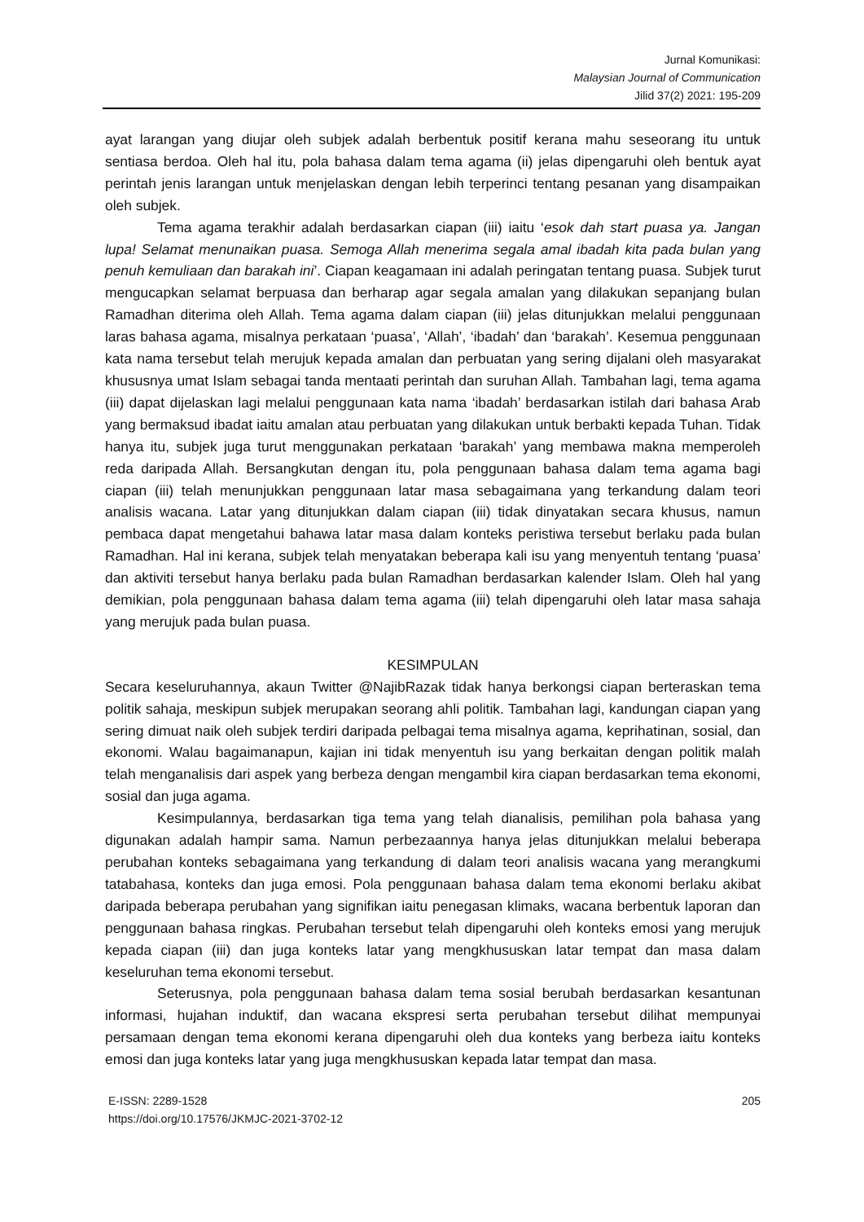Jurnal Komunikasi:
Malaysian Journal of Communication
Jilid 37(2) 2021: 195-209
ayat larangan yang diujar oleh subjek adalah berbentuk positif kerana mahu seseorang itu untuk sentiasa berdoa. Oleh hal itu, pola bahasa dalam tema agama (ii) jelas dipengaruhi oleh bentuk ayat perintah jenis larangan untuk menjelaskan dengan lebih terperinci tentang pesanan yang disampaikan oleh subjek.
Tema agama terakhir adalah berdasarkan ciapan (iii) iaitu ‘esok dah start puasa ya. Jangan lupa! Selamat menunaikan puasa. Semoga Allah menerima segala amal ibadah kita pada bulan yang penuh kemuliaan dan barakah ini’. Ciapan keagamaan ini adalah peringatan tentang puasa. Subjek turut mengucapkan selamat berpuasa dan berharap agar segala amalan yang dilakukan sepanjang bulan Ramadhan diterima oleh Allah. Tema agama dalam ciapan (iii) jelas ditunjukkan melalui penggunaan laras bahasa agama, misalnya perkataan ‘puasa’, ‘Allah’, ‘ibadah’ dan ‘barakah’. Kesemua penggunaan kata nama tersebut telah merujuk kepada amalan dan perbuatan yang sering dijalani oleh masyarakat khususnya umat Islam sebagai tanda mentaati perintah dan suruhan Allah. Tambahan lagi, tema agama (iii) dapat dijelaskan lagi melalui penggunaan kata nama ‘ibadah’ berdasarkan istilah dari bahasa Arab yang bermaksud ibadat iaitu amalan atau perbuatan yang dilakukan untuk berbakti kepada Tuhan. Tidak hanya itu, subjek juga turut menggunakan perkataan ‘barakah’ yang membawa makna memperoleh reda daripada Allah. Bersangkutan dengan itu, pola penggunaan bahasa dalam tema agama bagi ciapan (iii) telah menunjukkan penggunaan latar masa sebagaimana yang terkandung dalam teori analisis wacana. Latar yang ditunjukkan dalam ciapan (iii) tidak dinyatakan secara khusus, namun pembaca dapat mengetahui bahawa latar masa dalam konteks peristiwa tersebut berlaku pada bulan Ramadhan. Hal ini kerana, subjek telah menyatakan beberapa kali isu yang menyentuh tentang ‘puasa’ dan aktiviti tersebut hanya berlaku pada bulan Ramadhan berdasarkan kalender Islam. Oleh hal yang demikian, pola penggunaan bahasa dalam tema agama (iii) telah dipengaruhi oleh latar masa sahaja yang merujuk pada bulan puasa.
KESIMPULAN
Secara keseluruhannya, akaun Twitter @NajibRazak tidak hanya berkongsi ciapan berteraskan tema politik sahaja, meskipun subjek merupakan seorang ahli politik. Tambahan lagi, kandungan ciapan yang sering dimuat naik oleh subjek terdiri daripada pelbagai tema misalnya agama, keprihatinan, sosial, dan ekonomi. Walau bagaimanapun, kajian ini tidak menyentuh isu yang berkaitan dengan politik malah telah menganalisis dari aspek yang berbeza dengan mengambil kira ciapan berdasarkan tema ekonomi, sosial dan juga agama.
Kesimpulannya, berdasarkan tiga tema yang telah dianalisis, pemilihan pola bahasa yang digunakan adalah hampir sama. Namun perbezaannya hanya jelas ditunjukkan melalui beberapa perubahan konteks sebagaimana yang terkandung di dalam teori analisis wacana yang merangkumi tatabahasa, konteks dan juga emosi. Pola penggunaan bahasa dalam tema ekonomi berlaku akibat daripada beberapa perubahan yang signifikan iaitu penegasan klimaks, wacana berbentuk laporan dan penggunaan bahasa ringkas. Perubahan tersebut telah dipengaruhi oleh konteks emosi yang merujuk kepada ciapan (iii) dan juga konteks latar yang mengkhususkan latar tempat dan masa dalam keseluruhan tema ekonomi tersebut.
Seterusnya, pola penggunaan bahasa dalam tema sosial berubah berdasarkan kesantunan informasi, hujahan induktif, dan wacana ekspresi serta perubahan tersebut dilihat mempunyai persamaan dengan tema ekonomi kerana dipengaruhi oleh dua konteks yang berbeza iaitu konteks emosi dan juga konteks latar yang juga mengkhususkan kepada latar tempat dan masa.
E-ISSN: 2289-1528 205
https://doi.org/10.17576/JKMJC-2021-3702-12